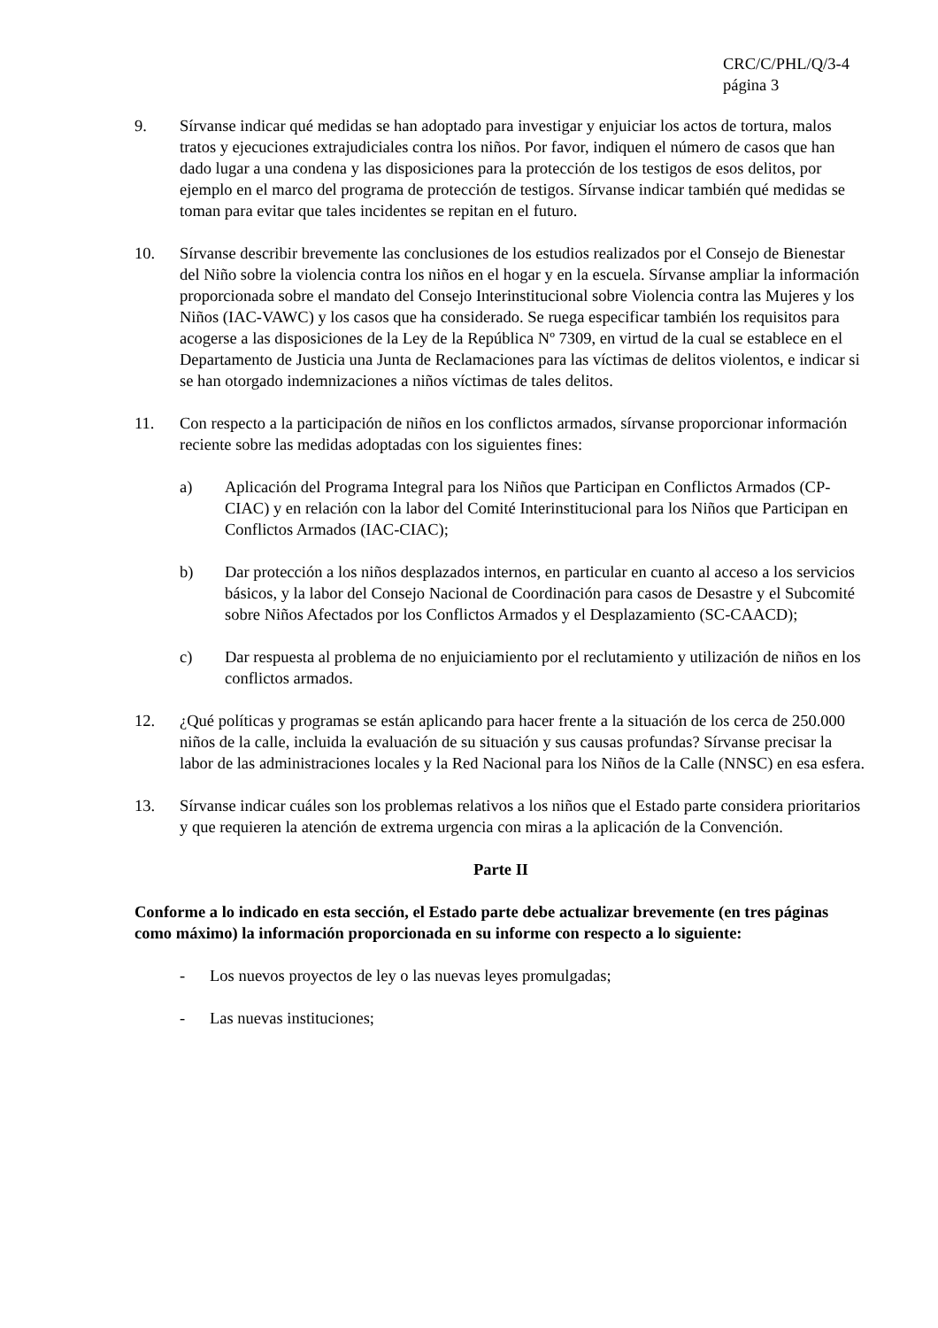CRC/C/PHL/Q/3-4
página 3
9. Sírvanse indicar qué medidas se han adoptado para investigar y enjuiciar los actos de tortura, malos tratos y ejecuciones extrajudiciales contra los niños. Por favor, indiquen el número de casos que han dado lugar a una condena y las disposiciones para la protección de los testigos de esos delitos, por ejemplo en el marco del programa de protección de testigos. Sírvanse indicar también qué medidas se toman para evitar que tales incidentes se repitan en el futuro.
10. Sírvanse describir brevemente las conclusiones de los estudios realizados por el Consejo de Bienestar del Niño sobre la violencia contra los niños en el hogar y en la escuela. Sírvanse ampliar la información proporcionada sobre el mandato del Consejo Interinstitucional sobre Violencia contra las Mujeres y los Niños (IAC-VAWC) y los casos que ha considerado. Se ruega especificar también los requisitos para acogerse a las disposiciones de la Ley de la República Nº 7309, en virtud de la cual se establece en el Departamento de Justicia una Junta de Reclamaciones para las víctimas de delitos violentos, e indicar si se han otorgado indemnizaciones a niños víctimas de tales delitos.
11. Con respecto a la participación de niños en los conflictos armados, sírvanse proporcionar información reciente sobre las medidas adoptadas con los siguientes fines:
a) Aplicación del Programa Integral para los Niños que Participan en Conflictos Armados (CP-CIAC) y en relación con la labor del Comité Interinstitucional para los Niños que Participan en Conflictos Armados (IAC-CIAC);
b) Dar protección a los niños desplazados internos, en particular en cuanto al acceso a los servicios básicos, y la labor del Consejo Nacional de Coordinación para casos de Desastre y el Subcomité sobre Niños Afectados por los Conflictos Armados y el Desplazamiento (SC-CAACD);
c) Dar respuesta al problema de no enjuiciamiento por el reclutamiento y utilización de niños en los conflictos armados.
12. ¿Qué políticas y programas se están aplicando para hacer frente a la situación de los cerca de 250.000 niños de la calle, incluida la evaluación de su situación y sus causas profundas? Sírvanse precisar la labor de las administraciones locales y la Red Nacional para los Niños de la Calle (NNSC) en esa esfera.
13. Sírvanse indicar cuáles son los problemas relativos a los niños que el Estado parte considera prioritarios y que requieren la atención de extrema urgencia con miras a la aplicación de la Convención.
Parte II
Conforme a lo indicado en esta sección, el Estado parte debe actualizar brevemente (en tres páginas como máximo) la información proporcionada en su informe con respecto a lo siguiente:
- Los nuevos proyectos de ley o las nuevas leyes promulgadas;
- Las nuevas instituciones;